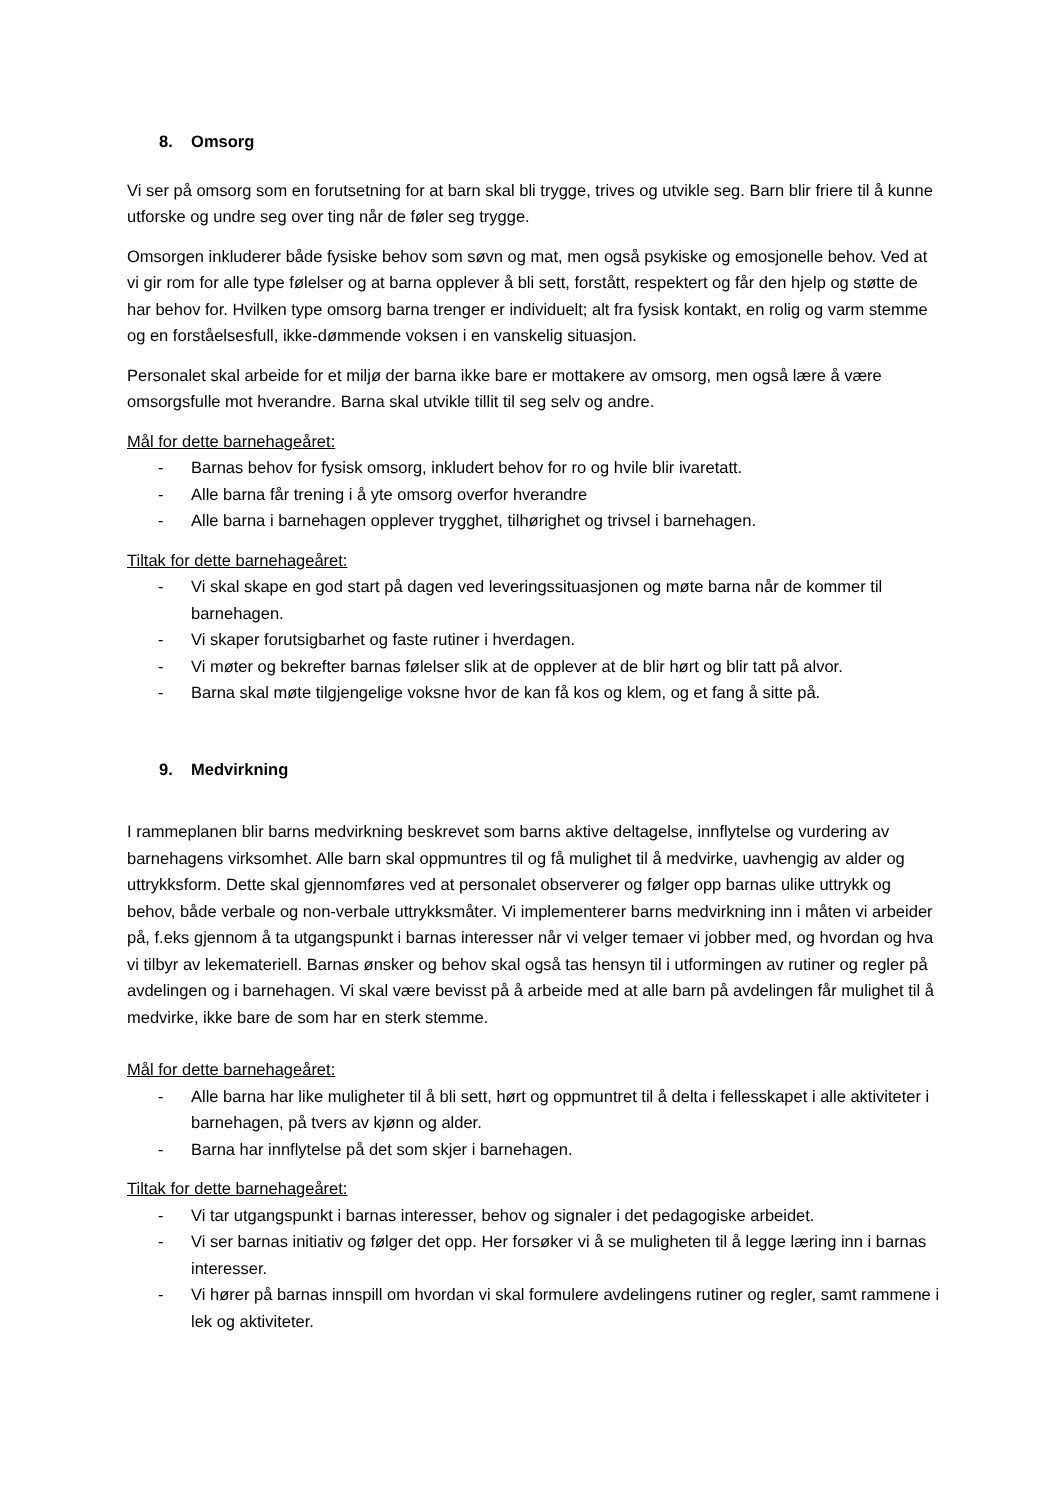8. Omsorg
Vi ser på omsorg som en forutsetning for at barn skal bli trygge, trives og utvikle seg. Barn blir friere til å kunne utforske og undre seg over ting når de føler seg trygge.
Omsorgen inkluderer både fysiske behov som søvn og mat, men også psykiske og emosjonelle behov. Ved at vi gir rom for alle type følelser og at barna opplever å bli sett, forstått, respektert og får den hjelp og støtte de har behov for. Hvilken type omsorg barna trenger er individuelt; alt fra fysisk kontakt, en rolig og varm stemme og en forståelsesfull, ikke-dømmende voksen i en vanskelig situasjon.
Personalet skal arbeide for et miljø der barna ikke bare er mottakere av omsorg, men også lære å være omsorgsfulle mot hverandre. Barna skal utvikle tillit til seg selv og andre.
Mål for dette barnehageåret:
- Barnas behov for fysisk omsorg, inkludert behov for ro og hvile blir ivaretatt.
- Alle barna får trening i å yte omsorg overfor hverandre
- Alle barna i barnehagen opplever trygghet, tilhørighet og trivsel i barnehagen.
Tiltak for dette barnehageåret:
- Vi skal skape en god start på dagen ved leveringssituasjonen og møte barna når de kommer til barnehagen.
- Vi skaper forutsigbarhet og faste rutiner i hverdagen.
- Vi møter og bekrefter barnas følelser slik at de opplever at de blir hørt og blir tatt på alvor.
- Barna skal møte tilgjengelige voksne hvor de kan få kos og klem, og et fang å sitte på.
9. Medvirkning
I rammeplanen blir barns medvirkning beskrevet som barns aktive deltagelse, innflytelse og vurdering av barnehagens virksomhet. Alle barn skal oppmuntres til og få mulighet til å medvirke, uavhengig av alder og uttrykksform. Dette skal gjennomføres ved at personalet observerer og følger opp barnas ulike uttrykk og behov, både verbale og non-verbale uttrykksmåter. Vi implementerer barns medvirkning inn i måten vi arbeider på, f.eks gjennom å ta utgangspunkt i barnas interesser når vi velger temaer vi jobber med, og hvordan og hva vi tilbyr av lekemateriell. Barnas ønsker og behov skal også tas hensyn til i utformingen av rutiner og regler på avdelingen og i barnehagen. Vi skal være bevisst på å arbeide med at alle barn på avdelingen får mulighet til å medvirke, ikke bare de som har en sterk stemme.
Mål for dette barnehageåret:
- Alle barna har like muligheter til å bli sett, hørt og oppmuntret til å delta i fellesskapet i alle aktiviteter i barnehagen, på tvers av kjønn og alder.
- Barna har innflytelse på det som skjer i barnehagen.
Tiltak for dette barnehageåret:
- Vi tar utgangspunkt i barnas interesser, behov og signaler i det pedagogiske arbeidet.
- Vi ser barnas initiativ og følger det opp. Her forsøker vi å se muligheten til å legge læring inn i barnas interesser.
- Vi hører på barnas innspill om hvordan vi skal formulere avdelingens rutiner og regler, samt rammene i lek og aktiviteter.